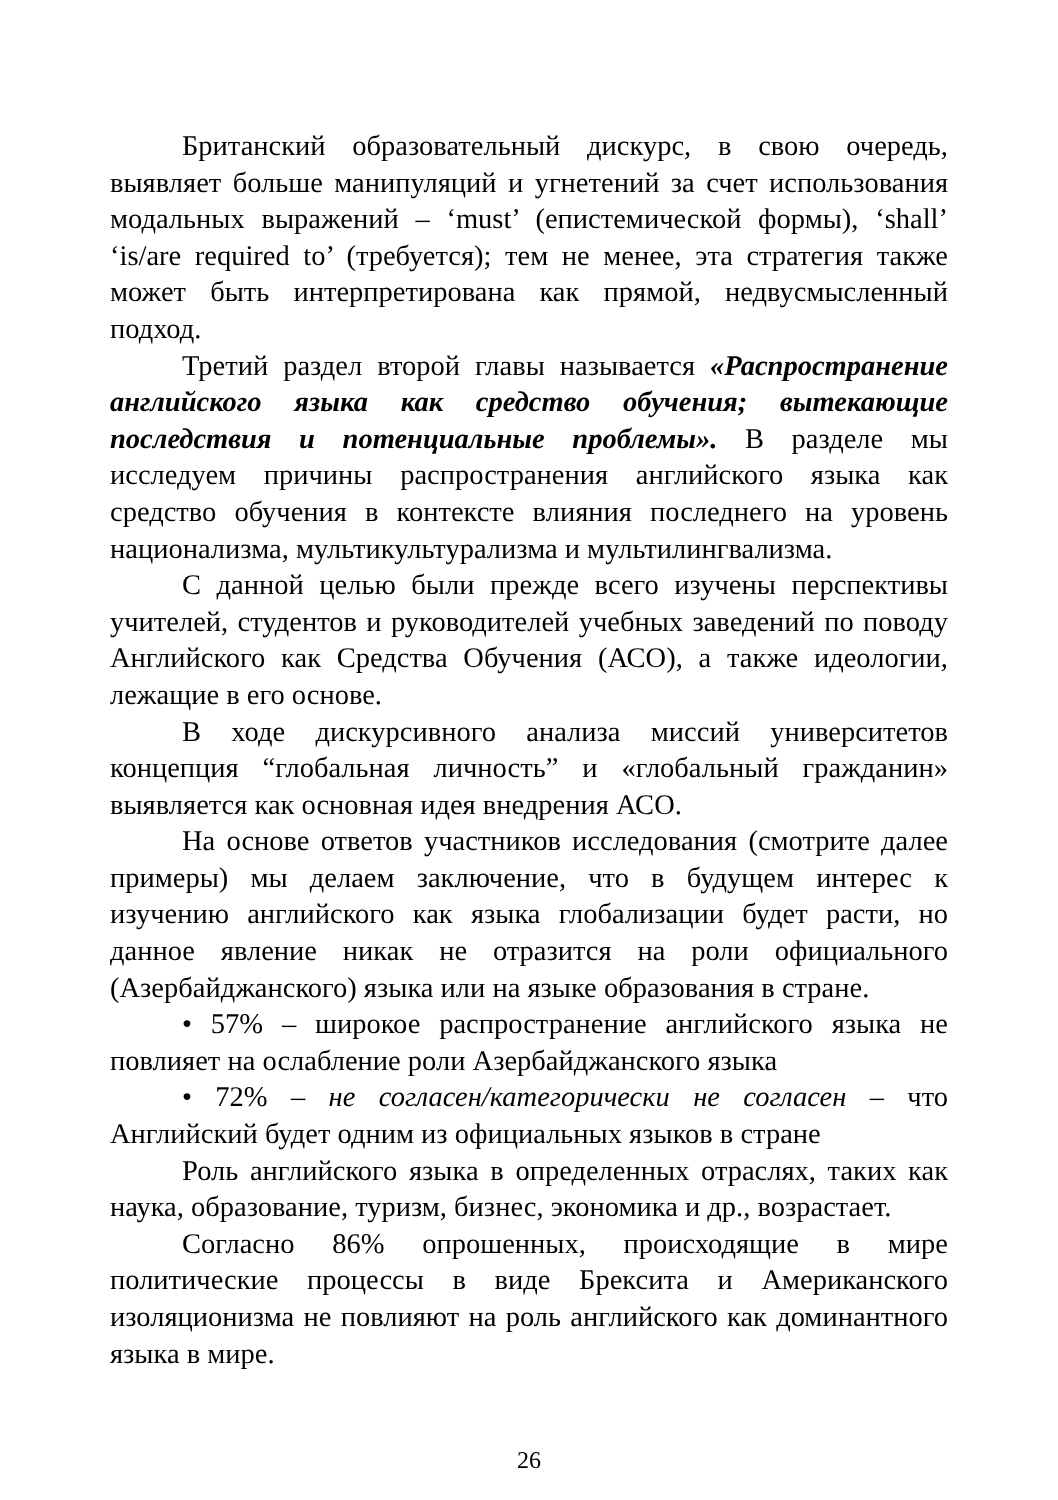Британский образовательный дискурс, в свою очередь, выявляет больше манипуляций и угнетений за счет использования модальных выражений – ‘must’ (епистемической формы), ‘shall’ ‘is/are required to’ (требуется); тем не менее, эта стратегия также может быть интерпретирована как прямой, недвусмысленный подход.
Третий раздел второй главы называется «Распространение английского языка как средство обучения; вытекающие последствия и потенциальные проблемы». В разделе мы исследуем причины распространения английского языка как средство обучения в контексте влияния последнего на уровень национализма, мультикультурализма и мультилингвализма.
С данной целью были прежде всего изучены перспективы учителей, студентов и руководителей учебных заведений по поводу Английского как Средства Обучения (АСО), а также идеологии, лежащие в его основе.
В ходе дискурсивного анализа миссий университетов концепция “глобальная личность” и «глобальный гражданин» выявляется как основная идея внедрения АСО.
На основе ответов участников исследования (смотрите далее примеры) мы делаем заключение, что в будущем интерес к изучению английского как языка глобализации будет расти, но данное явление никак не отразится на роли официального (Азербайджанского) языка или на языке образования в стране.
• 57% – широкое распространение английского языка не повлияет на ослабление роли Азербайджанского языка
• 72% – не согласен/категорически не согласен – что Английский будет одним из официальных языков в стране
Роль английского языка в определенных отраслях, таких как наука, образование, туризм, бизнес, экономика и др., возрастает.
Согласно 86% опрошенных, происходящие в мире политические процессы в виде Брексита и Американского изоляционизма не повлияют на роль английского как доминантного языка в мире.
26